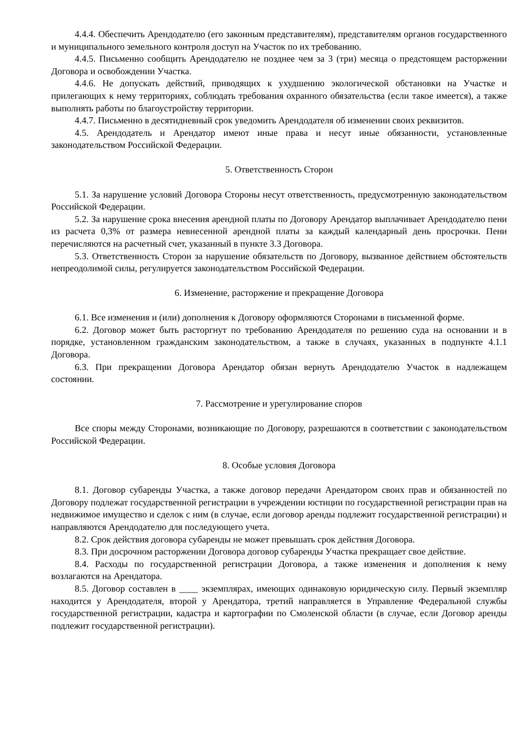4.4.4. Обеспечить Арендодателю (его законным представителям), представителям органов государственного и муниципального земельного контроля доступ на Участок по их требованию.
4.4.5. Письменно сообщить Арендодателю не позднее чем за 3 (три) месяца о предстоящем расторжении Договора и освобождении Участка.
4.4.6. Не допускать действий, приводящих к ухудшению экологической обстановки на Участке и прилегающих к нему территориях, соблюдать требования охранного обязательства (если такое имеется), а также выполнять работы по благоустройству территории.
4.4.7. Письменно в десятидневный срок уведомить Арендодателя об изменении своих реквизитов.
4.5. Арендодатель и Арендатор имеют иные права и несут иные обязанности, установленные законодательством Российской Федерации.
5. Ответственность Сторон
5.1. За нарушение условий Договора Стороны несут ответственность, предусмотренную законодательством Российской Федерации.
5.2. За нарушение срока внесения арендной платы по Договору Арендатор выплачивает Арендодателю пени из расчета 0,3% от размера невнесенной арендной платы за каждый календарный день просрочки. Пени перечисляются на расчетный счет, указанный в пункте 3.3 Договора.
5.3. Ответственность Сторон за нарушение обязательств по Договору, вызванное действием обстоятельств непреодолимой силы, регулируется законодательством Российской Федерации.
6. Изменение, расторжение и прекращение Договора
6.1. Все изменения и (или) дополнения к Договору оформляются Сторонами в письменной форме.
6.2. Договор может быть расторгнут по требованию Арендодателя по решению суда на основании и в порядке, установленном гражданским законодательством, а также в случаях, указанных в подпункте 4.1.1 Договора.
6.3. При прекращении Договора Арендатор обязан вернуть Арендодателю Участок в надлежащем состоянии.
7. Рассмотрение и урегулирование споров
Все споры между Сторонами, возникающие по Договору, разрешаются в соответствии с законодательством Российской Федерации.
8. Особые условия Договора
8.1. Договор субаренды Участка, а также договор передачи Арендатором своих прав и обязанностей по Договору подлежат государственной регистрации в учреждении юстиции по государственной регистрации прав на недвижимое имущество и сделок с ним (в случае, если договор аренды подлежит государственной регистрации) и направляются Арендодателю для последующего учета.
8.2. Срок действия договора субаренды не может превышать срок действия Договора.
8.3. При досрочном расторжении Договора договор субаренды Участка прекращает свое действие.
8.4. Расходы по государственной регистрации Договора, а также изменения и дополнения к нему возлагаются на Арендатора.
8.5. Договор составлен в ____ экземплярах, имеющих одинаковую юридическую силу. Первый экземпляр находится у Арендодателя, второй у Арендатора, третий направляется в Управление Федеральной службы государственной регистрации, кадастра и картографии по Смоленской области (в случае, если Договор аренды подлежит государственной регистрации).